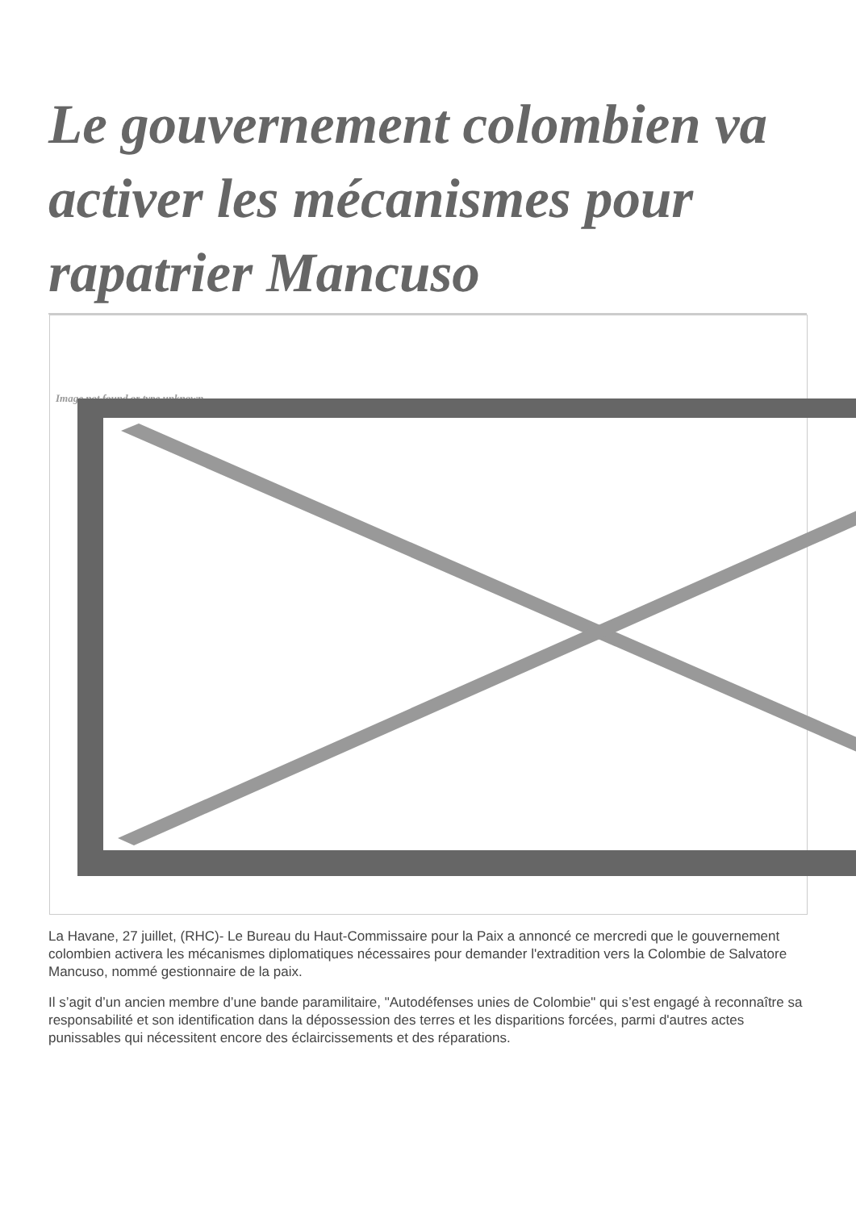Le gouvernement colombien va activer les mécanismes pour rapatrier Mancuso
Image not found or type unknown
La Havane, 27 juillet, (RHC)- Le Bureau du Haut-Commissaire pour la Paix a annoncé ce mercredi que le gouvernement colombien activera les mécanismes diplomatiques nécessaires pour demander l'extradition vers la Colombie de Salvatore Mancuso, nommé gestionnaire de la paix.
Il s’agit d’un ancien membre d’une bande paramilitaire, "Autodéfenses unies de Colombie" qui s’est engagé à reconnaître sa responsabilité et son identification dans la dépossession des terres et les disparitions forcées, parmi d'autres actes punissables qui nécessitent encore des éclaircissements et des réparations.